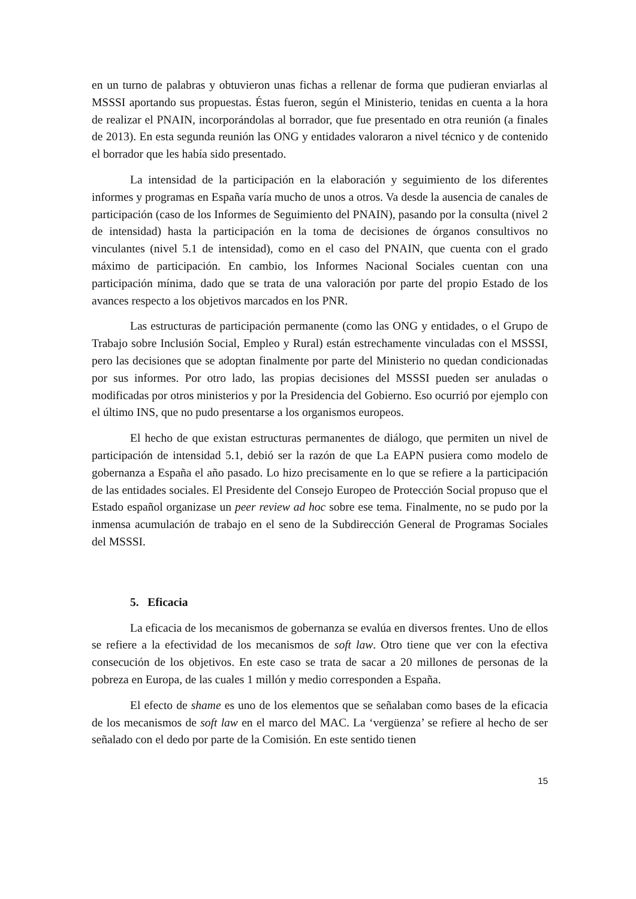en un turno de palabras y obtuvieron unas fichas a rellenar de forma que pudieran enviarlas al MSSSI aportando sus propuestas. Éstas fueron, según el Ministerio, tenidas en cuenta a la hora de realizar el PNAIN, incorporándolas al borrador, que fue presentado en otra reunión (a finales de 2013). En esta segunda reunión las ONG y entidades valoraron a nivel técnico y de contenido el borrador que les había sido presentado.
La intensidad de la participación en la elaboración y seguimiento de los diferentes informes y programas en España varía mucho de unos a otros. Va desde la ausencia de canales de participación (caso de los Informes de Seguimiento del PNAIN), pasando por la consulta (nivel 2 de intensidad) hasta la participación en la toma de decisiones de órganos consultivos no vinculantes (nivel 5.1 de intensidad), como en el caso del PNAIN, que cuenta con el grado máximo de participación. En cambio, los Informes Nacional Sociales cuentan con una participación mínima, dado que se trata de una valoración por parte del propio Estado de los avances respecto a los objetivos marcados en los PNR.
Las estructuras de participación permanente (como las ONG y entidades, o el Grupo de Trabajo sobre Inclusión Social, Empleo y Rural) están estrechamente vinculadas con el MSSSI, pero las decisiones que se adoptan finalmente por parte del Ministerio no quedan condicionadas por sus informes. Por otro lado, las propias decisiones del MSSSI pueden ser anuladas o modificadas por otros ministerios y por la Presidencia del Gobierno. Eso ocurrió por ejemplo con el último INS, que no pudo presentarse a los organismos europeos.
El hecho de que existan estructuras permanentes de diálogo, que permiten un nivel de participación de intensidad 5.1, debió ser la razón de que La EAPN pusiera como modelo de gobernanza a España el año pasado. Lo hizo precisamente en lo que se refiere a la participación de las entidades sociales. El Presidente del Consejo Europeo de Protección Social propuso que el Estado español organizase un peer review ad hoc sobre ese tema. Finalmente, no se pudo por la inmensa acumulación de trabajo en el seno de la Subdirección General de Programas Sociales del MSSSI.
5. Eficacia
La eficacia de los mecanismos de gobernanza se evalúa en diversos frentes. Uno de ellos se refiere a la efectividad de los mecanismos de soft law. Otro tiene que ver con la efectiva consecución de los objetivos. En este caso se trata de sacar a 20 millones de personas de la pobreza en Europa, de las cuales 1 millón y medio corresponden a España.
El efecto de shame es uno de los elementos que se señalaban como bases de la eficacia de los mecanismos de soft law en el marco del MAC. La ‘vergüenza’ se refiere al hecho de ser señalado con el dedo por parte de la Comisión. En este sentido tienen
15